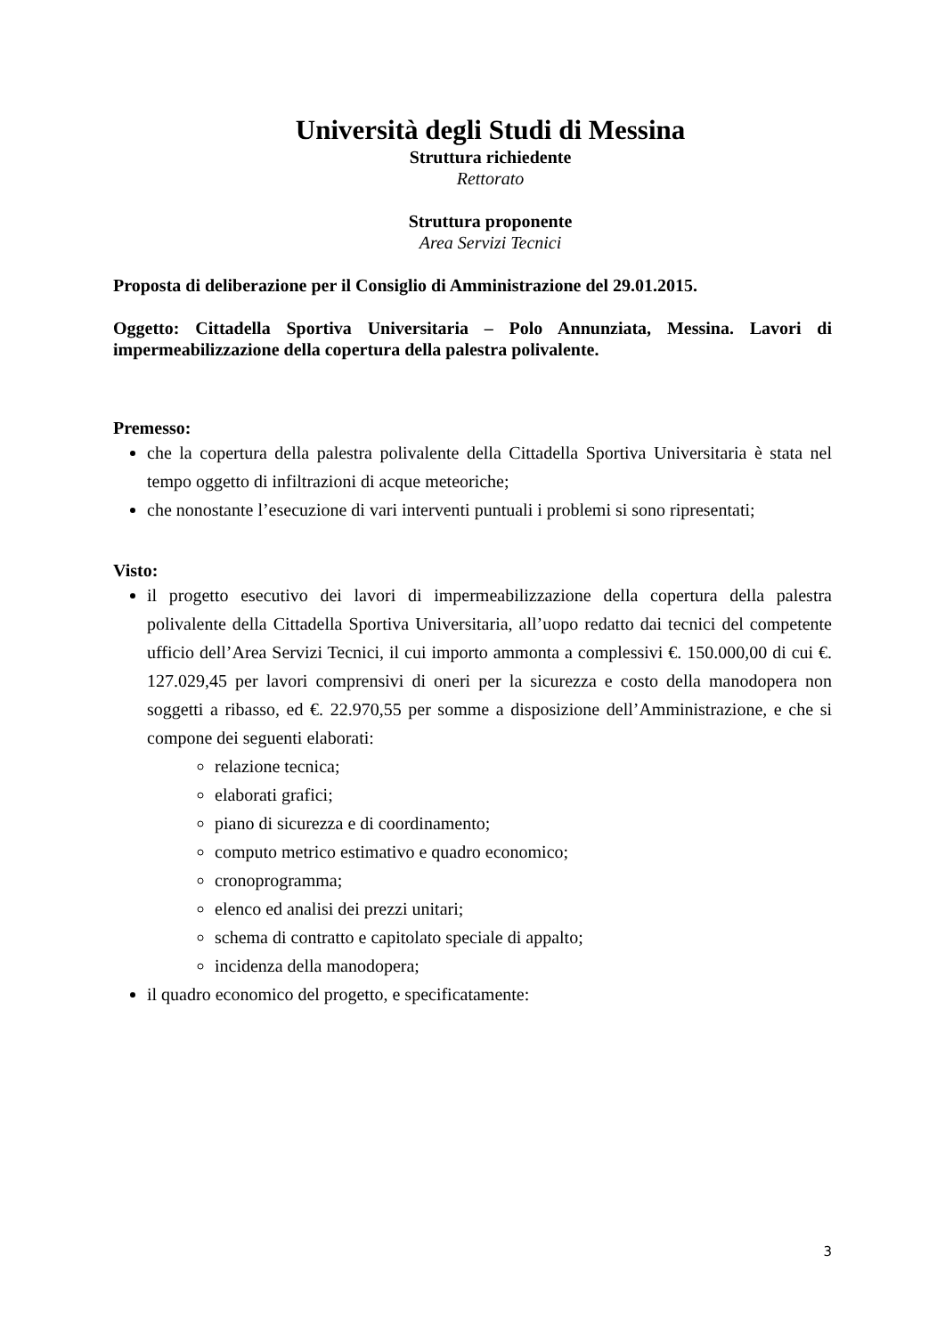Università degli Studi di Messina
Struttura richiedente
Rettorato
Struttura proponente
Area Servizi Tecnici
Proposta di deliberazione per il Consiglio di Amministrazione del 29.01.2015.
Oggetto: Cittadella Sportiva Universitaria – Polo Annunziata, Messina. Lavori di impermeabilizzazione della copertura della palestra polivalente.
Premesso:
che la copertura della palestra polivalente della Cittadella Sportiva Universitaria è stata nel tempo oggetto di infiltrazioni di acque meteoriche;
che nonostante l’esecuzione di vari interventi puntuali i problemi si sono ripresentati;
Visto:
il progetto esecutivo dei lavori di impermeabilizzazione della copertura della palestra polivalente della Cittadella Sportiva Universitaria, all’uopo redatto dai tecnici del competente ufficio dell’Area Servizi Tecnici, il cui importo ammonta a complessivi €. 150.000,00 di cui €. 127.029,45 per lavori comprensivi di oneri per la sicurezza e costo della manodopera non soggetti a ribasso, ed €. 22.970,55 per somme a disposizione dell’Amministrazione, e che si compone dei seguenti elaborati:
relazione tecnica;
elaborati grafici;
piano di sicurezza e di coordinamento;
computo metrico estimativo e quadro economico;
cronoprogramma;
elenco ed analisi dei prezzi unitari;
schema di contratto e capitolato speciale di appalto;
incidenza della manodopera;
il quadro economico del progetto, e specificatamente:
3